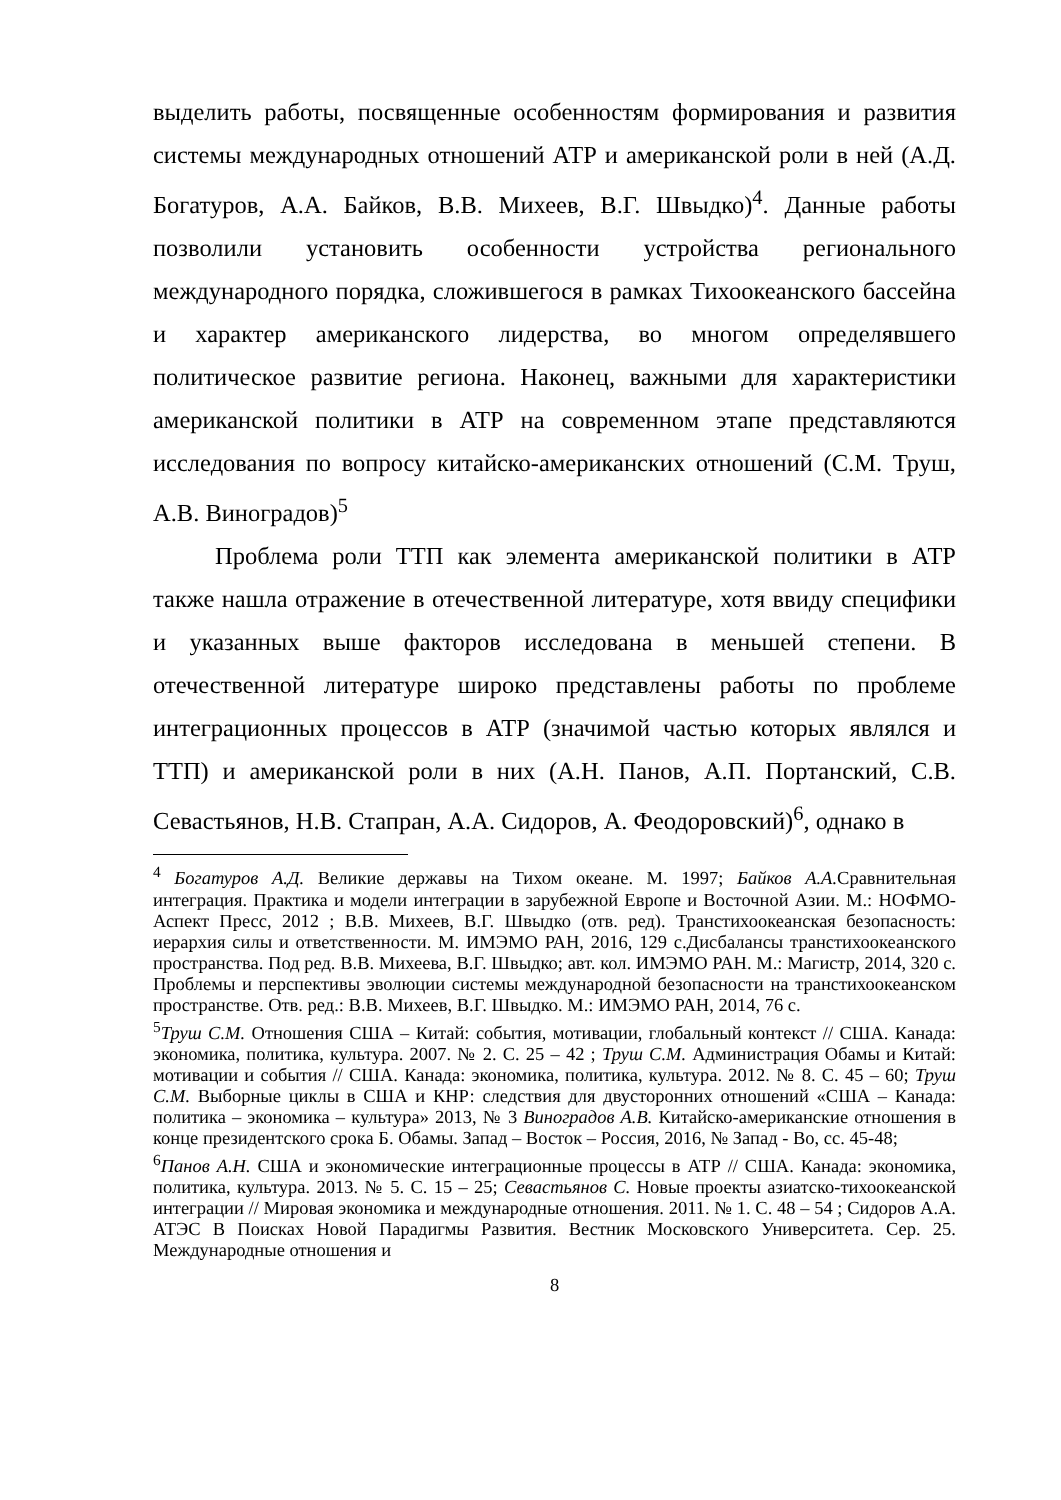выделить работы, посвященные особенностям формирования и развития системы международных отношений АТР и американской роли в ней (А.Д. Богатуров, А.А. Байков, В.В. Михеев, В.Г. Швыдко)<sup>4</sup>. Данные работы позволили установить особенности устройства регионального международного порядка, сложившегося в рамках Тихоокеанского бассейна и характер американского лидерства, во многом определявшего политическое развитие региона. Наконец, важными для характеристики американской политики в АТР на современном этапе представляются исследования по вопросу китайско-американских отношений (С.М. Труш, А.В. Виноградов)<sup>5</sup>
Проблема роли ТТП как элемента американской политики в АТР также нашла отражение в отечественной литературе, хотя ввиду специфики и указанных выше факторов исследована в меньшей степени. В отечественной литературе широко представлены работы по проблеме интеграционных процессов в АТР (значимой частью которых являлся и ТТП) и американской роли в них (А.Н. Панов, А.П. Портанский, С.В. Севастьянов, Н.В. Стапран, А.А. Сидоров, А. Феодоровский)<sup>6</sup>, однако в
<sup>4</sup> Богатуров А.Д. Великие державы на Тихом океане. М. 1997; Байков А.А. Сравнительная интеграция. Практика и модели интеграции в зарубежной Европе и Восточной Азии. М.: НОФМО-Аспект Пресс, 2012 ; В.В. Михеев, В.Г. Швыдко (отв. ред). Транстихоокеанская безопасность: иерархия силы и ответственности. М. ИМЭМО РАН, 2016, 129 с.Дисбалансы транстихоокеанского пространства. Под ред. В.В. Михеева, В.Г. Швыдко; авт. кол. ИМЭМО РАН. М.: Магистр, 2014, 320 с. Проблемы и перспективы эволюции системы международной безопасности на транстихоокеанском пространстве. Отв. ред.: В.В. Михеев, В.Г. Швыдко. М.: ИМЭМО РАН, 2014, 76 с.
<sup>5</sup> Труш С.М. Отношения США – Китай: события, мотивации, глобальный контекст // США. Канада: экономика, политика, культура. 2007. № 2. С. 25 – 42 ; Труш С.М. Администрация Обамы и Китай: мотивации и события // США. Канада: экономика, политика, культура. 2012. № 8. С. 45 – 60; Труш С.М. Выборные циклы в США и КНР: следствия для двусторонних отношений «США – Канада: политика – экономика – культура» 2013, № 3 Виноградов А.В. Китайско-американские отношения в конце президентского срока Б. Обамы. Запад – Восток – Россия, 2016, № Запад - Во, сс. 45-48;
<sup>6</sup> Панов А.Н. США и экономические интеграционные процессы в АТР // США. Канада: экономика, политика, культура. 2013. № 5. С. 15 – 25; Севастьянов С. Новые проекты азиатско-тихоокеанской интеграции // Мировая экономика и международные отношения. 2011. № 1. С. 48 – 54 ; Сидоров А.А. АТЭС В Поисках Новой Парадигмы Развития. Вестник Московского Университета. Сер. 25. Международные отношения и
8